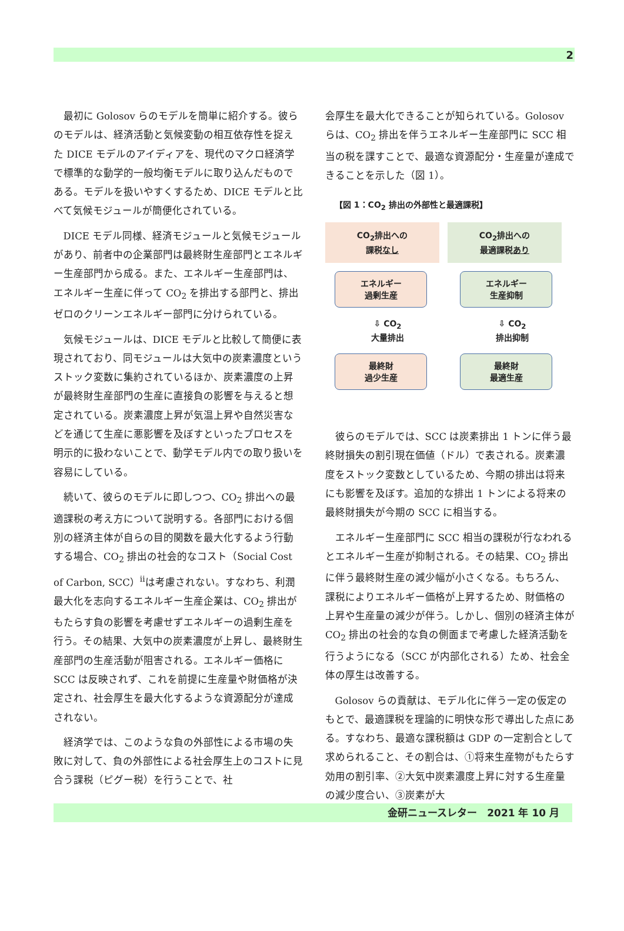2
最初に Golosov らのモデルを簡単に紹介する。彼らのモデルは、経済活動と気候変動の相互依存性を捉えた DICE モデルのアイディアを、現代のマクロ経済学で標準的な動学的一般均衡モデルに取り込んだものである。モデルを扱いやすくするため、DICE モデルと比べて気候モジュールが簡便化されている。
DICE モデル同様、経済モジュールと気候モジュールがあり、前者中の企業部門は最終財生産部門とエネルギー生産部門から成る。また、エネルギー生産部門は、エネルギー生産に伴って CO<sub>2</sub> を排出する部門と、排出ゼロのクリーンエネルギー部門に分けられている。
気候モジュールは、DICE モデルと比較して簡便に表現されており、同モジュールは大気中の炭素濃度というストック変数に集約されているほか、炭素濃度の上昇が最終財生産部門の生産に直接負の影響を与えると想定されている。炭素濃度上昇が気温上昇や自然災害などを通じて生産に悪影響を及ぼすといったプロセスを明示的に扱わないことで、動学モデル内での取り扱いを容易にしている。
続いて、彼らのモデルに即しつつ、CO<sub>2</sub> 排出への最適課税の考え方について説明する。各部門における個別の経済主体が自らの目的関数を最大化するよう行動する場合、CO<sub>2</sub> 排出の社会的なコスト（Social Cost of Carbon, SCC）<sup>ii</sup>は考慮されない。すなわち、利潤最大化を志向するエネルギー生産企業は、CO<sub>2</sub> 排出がもたらす負の影響を考慮せずエネルギーの過剰生産を行う。その結果、大気中の炭素濃度が上昇し、最終財生産部門の生産活動が阻害される。エネルギー価格に SCC は反映されず、これを前提に生産量や財価格が決定され、社会厚生を最大化するような資源配分が達成されない。
経済学では、このような負の外部性による市場の失敗に対して、負の外部性による社会厚生上のコストに見合う課税（ピグー税）を行うことで、社
会厚生を最大化できることが知られている。Golosov らは、CO<sub>2</sub> 排出を伴うエネルギー生産部門に SCC 相当の税を課すことで、最適な資源配分・生産量が達成できることを示した（図 1）。
【図 1：CO<sub>2</sub> 排出の外部性と最適課税】
CO<sub>2</sub>排出への
課税なし
CO<sub>2</sub>排出への
最適課税あり
エネルギー
過剰生産
エネルギー
生産抑制
⇩ CO<sub>2</sub>
大量排出 ⇩ CO<sub>2</sub>
排出抑制
最終財
過少生産
最終財
最適生産
彼らのモデルでは、SCC は炭素排出 1 トンに伴う最終財損失の割引現在価値（ドル）で表される。炭素濃度をストック変数としているため、今期の排出は将来にも影響を及ぼす。追加的な排出 1 トンによる将来の最終財損失が今期の SCC に相当する。
エネルギー生産部門に SCC 相当の課税が行なわれるとエネルギー生産が抑制される。その結果、CO<sub>2</sub> 排出に伴う最終財生産の減少幅が小さくなる。もちろん、課税によりエネルギー価格が上昇するため、財価格の上昇や生産量の減少が伴う。しかし、個別の経済主体が CO<sub>2</sub> 排出の社会的な負の側面まで考慮した経済活動を行うようになる（SCC が内部化される）ため、社会全体の厚生は改善する。
Golosov らの貢献は、モデル化に伴う一定の仮定のもとで、最適課税を理論的に明快な形で導出した点にある。すなわち、最適な課税額は GDP の一定割合として求められること、その割合は、①将来生産物がもたらす効用の割引率、②大気中炭素濃度上昇に対する生産量の減少度合い、③炭素が大
金研ニュースレター　2021 年 10 月